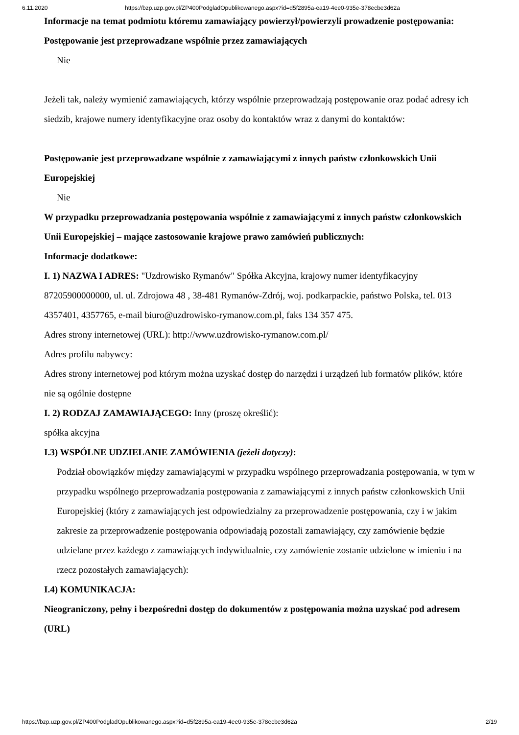6.11.2020 https://bzp.uzp.gov.pl/ZP400PodgladOpublikowanego.aspx?id=d5f2895a-ea19-4ee0-935e-378ecbe3d62a
Informacje na temat podmiotu któremu zamawiający powierzył/powierzyli prowadzenie postępowania:
Postępowanie jest przeprowadzane wspólnie przez zamawiających
Nie
Jeżeli tak, należy wymienić zamawiających, którzy wspólnie przeprowadzają postępowanie oraz podać adresy ich siedzib, krajowe numery identyfikacyjne oraz osoby do kontaktów wraz z danymi do kontaktów:
Postępowanie jest przeprowadzane wspólnie z zamawiającymi z innych państw członkowskich Unii Europejskiej
Nie
W przypadku przeprowadzania postępowania wspólnie z zamawiającymi z innych państw członkowskich Unii Europejskiej – mające zastosowanie krajowe prawo zamówień publicznych:
Informacje dodatkowe:
I. 1) NAZWA I ADRES: "Uzdrowisko Rymanów" Spółka Akcyjna, krajowy numer identyfikacyjny 87205900000000, ul. ul. Zdrojowa 48 , 38-481 Rymanów-Zdrój, woj. podkarpackie, państwo Polska, tel. 013 4357401, 4357765, e-mail biuro@uzdrowisko-rymanow.com.pl, faks 134 357 475.
Adres strony internetowej (URL): http://www.uzdrowisko-rymanow.com.pl/
Adres profilu nabywcy:
Adres strony internetowej pod którym można uzyskać dostęp do narzędzi i urządzeń lub formatów plików, które nie są ogólnie dostępne
I. 2) RODZAJ ZAMAWIAJĄCEGO: Inny (proszę określić):
spółka akcyjna
I.3) WSPÓLNE UDZIELANIE ZAMÓWIENIA (jeżeli dotyczy):
Podział obowiązków między zamawiającymi w przypadku wspólnego przeprowadzania postępowania, w tym w przypadku wspólnego przeprowadzania postępowania z zamawiającymi z innych państw członkowskich Unii Europejskiej (który z zamawiających jest odpowiedzialny za przeprowadzenie postępowania, czy i w jakim zakresie za przeprowadzenie postępowania odpowiadają pozostali zamawiający, czy zamówienie będzie udzielane przez każdego z zamawiających indywidualnie, czy zamówienie zostanie udzielone w imieniu i na rzecz pozostałych zamawiających):
I.4) KOMUNIKACJA:
Nieograniczony, pełny i bezpośredni dostęp do dokumentów z postępowania można uzyskać pod adresem (URL)
https://bzp.uzp.gov.pl/ZP400PodgladOpublikowanego.aspx?id=d5f2895a-ea19-4ee0-935e-378ecbe3d62a 2/19